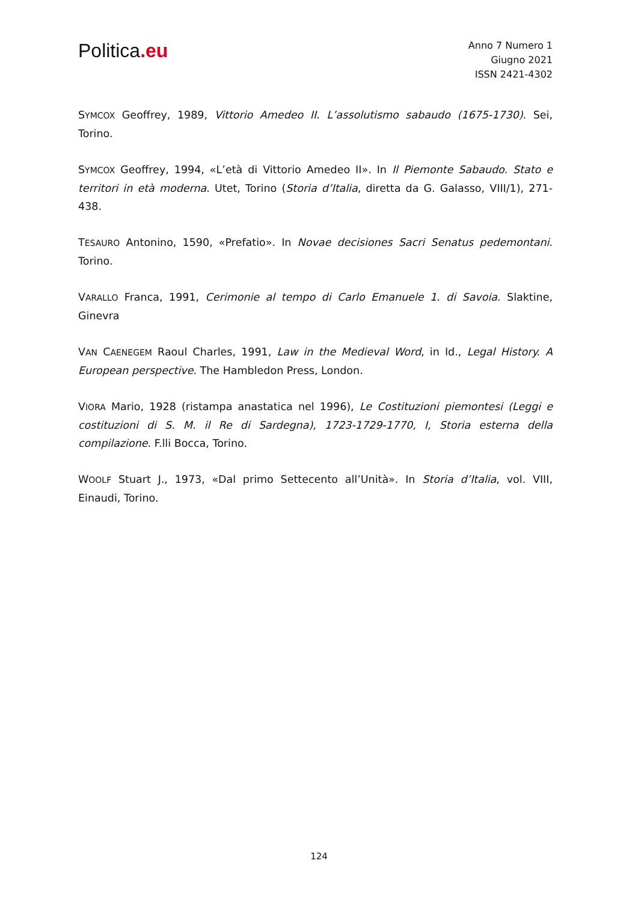Politica.eu
Anno 7 Numero 1
Giugno 2021
ISSN 2421-4302
SYMCOX Geoffrey, 1989, Vittorio Amedeo II. L’assolutismo sabaudo (1675-1730). Sei, Torino.
SYMCOX Geoffrey, 1994, «L’età di Vittorio Amedeo II». In Il Piemonte Sabaudo. Stato e territori in età moderna. Utet, Torino (Storia d’Italia, diretta da G. Galasso, VIII/1), 271-438.
TESAURO Antonino, 1590, «Prefatio». In Novae decisiones Sacri Senatus pedemontani. Torino.
VARALLO Franca, 1991, Cerimonie al tempo di Carlo Emanuele 1. di Savoia. Slaktine, Ginevra
VAN CAENEGEM Raoul Charles, 1991, Law in the Medieval Word, in Id., Legal History. A European perspective. The Hambledon Press, London.
VIORA Mario, 1928 (ristampa anastatica nel 1996), Le Costituzioni piemontesi (Leggi e costituzioni di S. M. il Re di Sardegna), 1723-1729-1770, I, Storia esterna della compilazione. F.lli Bocca, Torino.
WOOLF Stuart J., 1973, «Dal primo Settecento all’Unità». In Storia d’Italia, vol. VIII, Einaudi, Torino.
124